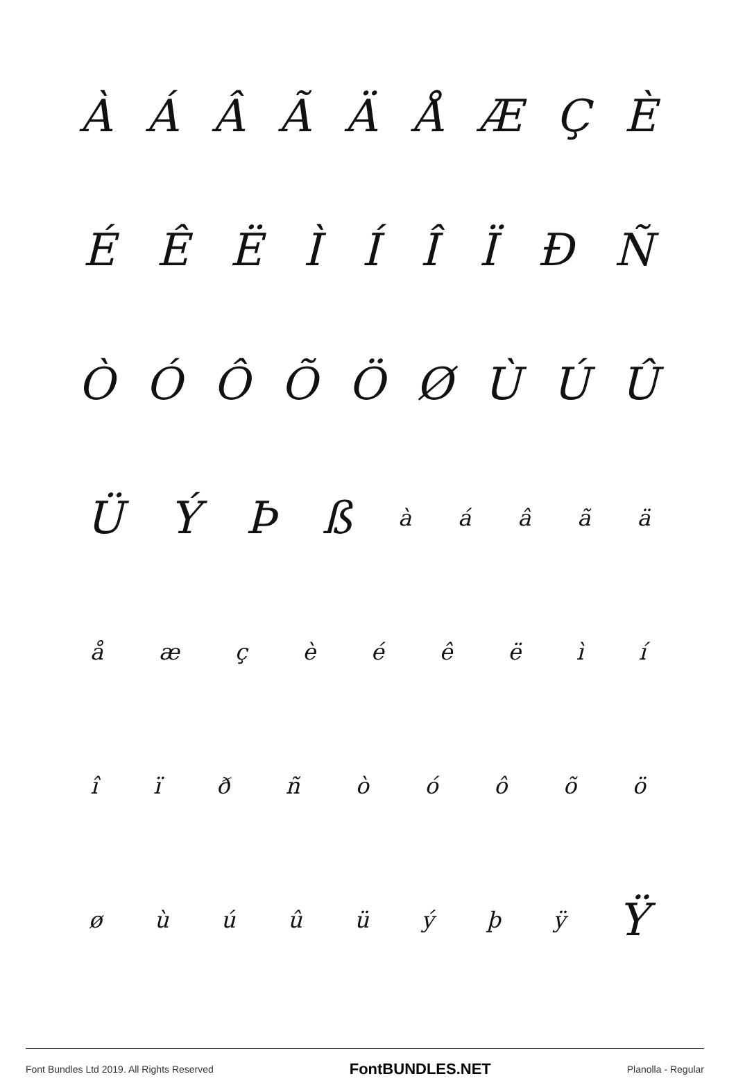ÀÁÂÃÄÅÆÇÈ
ÉÊËÌÍÎÏÐÑ
ÒÓÔÕÖØÙÚÛ
ÜÝÞß à áâãä
åæçèéêëìí
îïðñòóôõö
øùúûüýþÿŸ
Font Bundles Ltd 2019. All Rights Reserved FontBUNDLES.NET Planolla - Regular